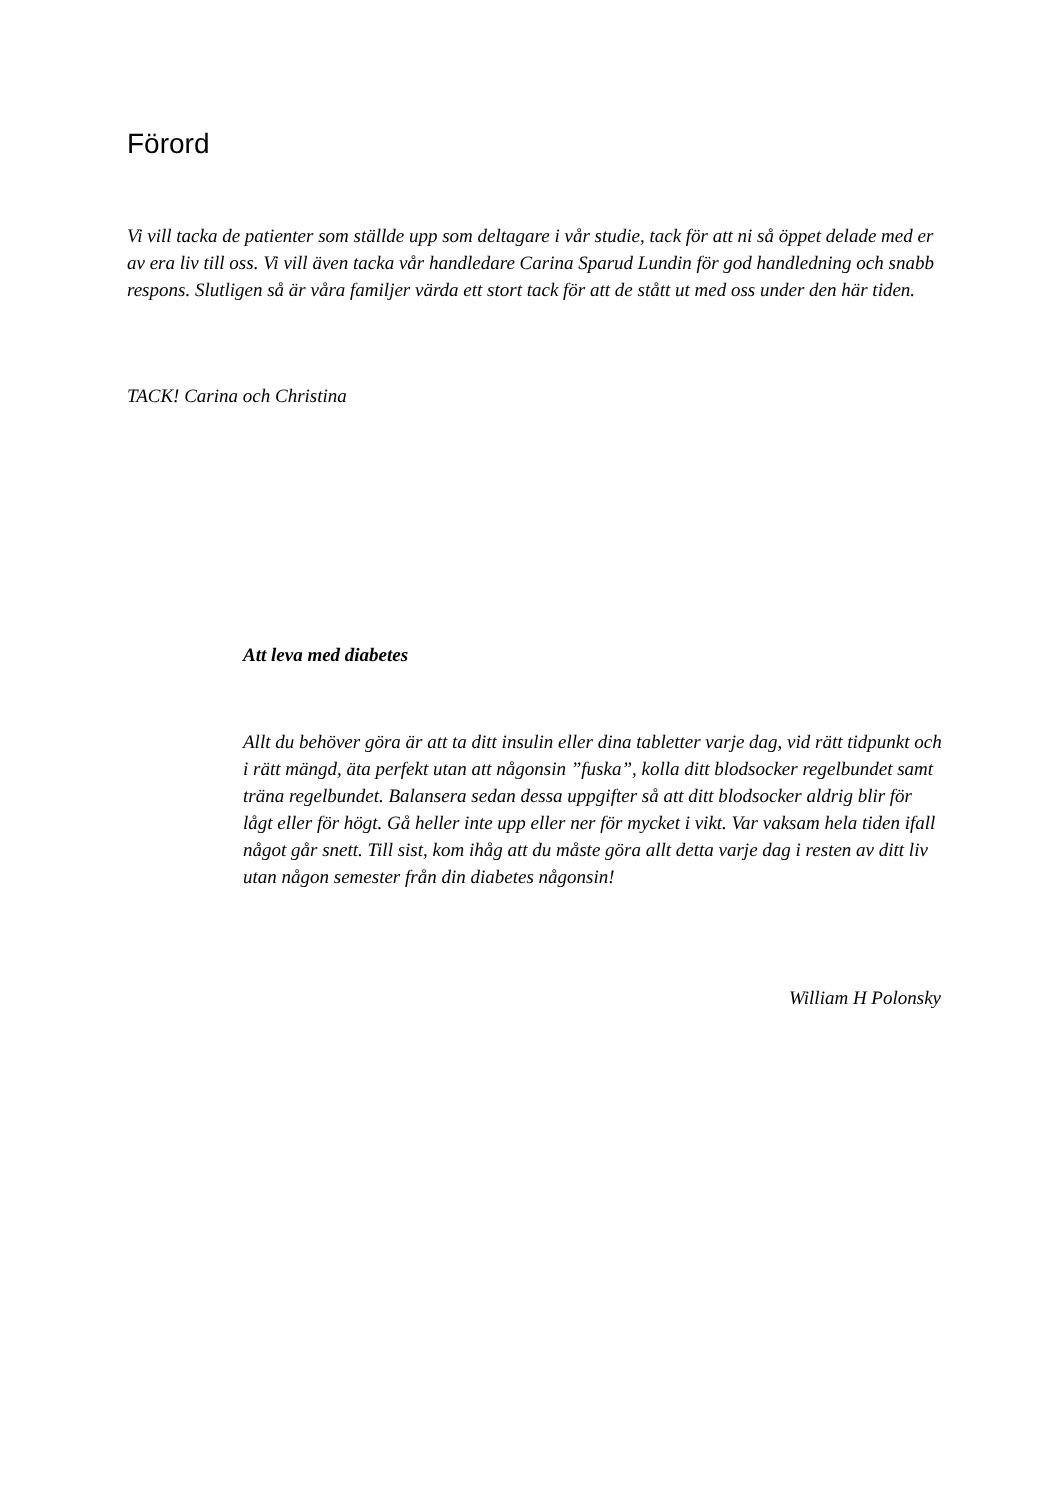Förord
Vi vill tacka de patienter som ställde upp som deltagare i vår studie, tack för att ni så öppet delade med er av era liv till oss. Vi vill även tacka vår handledare Carina Sparud Lundin för god handledning och snabb respons. Slutligen så är våra familjer värda ett stort tack för att de stått ut med oss under den här tiden.
TACK! Carina och Christina
Att leva med diabetes
Allt du behöver göra är att ta ditt insulin eller dina tabletter varje dag, vid rätt tidpunkt och i rätt mängd, äta perfekt utan att någonsin ”fuska”, kolla ditt blodsocker regelbundet samt träna regelbundet. Balansera sedan dessa uppgifter så att ditt blodsocker aldrig blir för lågt eller för högt. Gå heller inte upp eller ner för mycket i vikt. Var vaksam hela tiden ifall något går snett. Till sist, kom ihåg att du måste göra allt detta varje dag i resten av ditt liv utan någon semester från din diabetes någonsin!
William H Polonsky